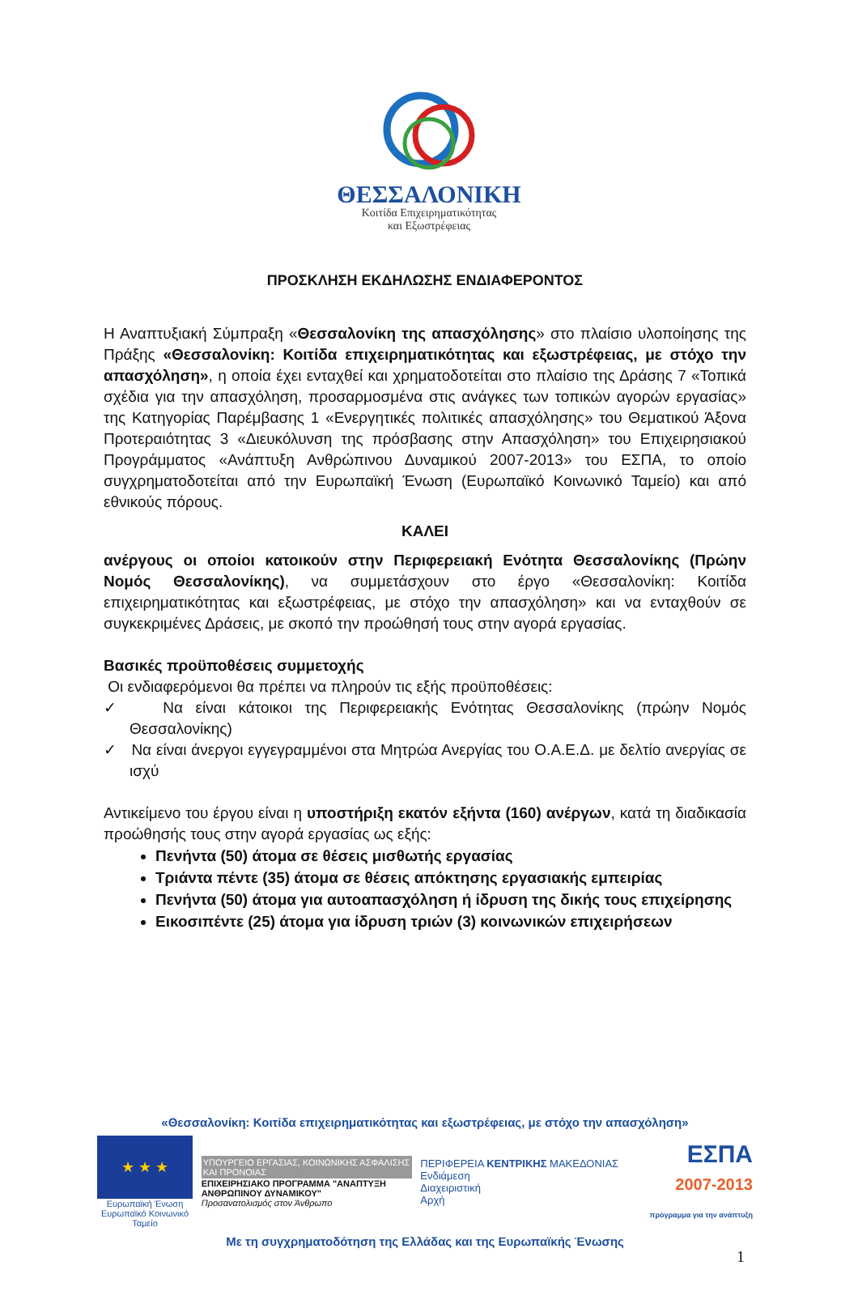ΘΕΣΣΑΛΟΝΙΚΗ
Κοιτίδα Επιχειρηματικότητας
και Εξωστρέφειας
ΠΡΟΣΚΛΗΣΗ ΕΚΔΗΛΩΣΗΣ ΕΝΔΙΑΦΕΡΟΝΤΟΣ
Η Αναπτυξιακή Σύμπραξη «Θεσσαλονίκη της απασχόλησης» στο πλαίσιο υλοποίησης της Πράξης «Θεσσαλονίκη: Κοιτίδα επιχειρηματικότητας και εξωστρέφειας, με στόχο την απασχόληση», η οποία έχει ενταχθεί και χρηματοδοτείται στο πλαίσιο της Δράσης 7 «Τοπικά σχέδια για την απασχόληση, προσαρμοσμένα στις ανάγκες των τοπικών αγορών εργασίας» της Κατηγορίας Παρέμβασης 1 «Ενεργητικές πολιτικές απασχόλησης» του Θεματικού Άξονα Προτεραιότητας 3 «Διευκόλυνση της πρόσβασης στην Απασχόληση» του Επιχειρησιακού Προγράμματος «Ανάπτυξη Ανθρώπινου Δυναμικού 2007-2013» του ΕΣΠΑ, το οποίο συγχρηματοδοτείται από την Ευρωπαϊκή Ένωση (Ευρωπαϊκό Κοινωνικό Ταμείο) και από εθνικούς πόρους.
ΚΑΛΕΙ
ανέργους οι οποίοι κατοικούν στην Περιφερειακή Ενότητα Θεσσαλονίκης (Πρώην Νομός Θεσσαλονίκης), να συμμετάσχουν στο έργο «Θεσσαλονίκη: Κοιτίδα επιχειρηματικότητας και εξωστρέφειας, με στόχο την απασχόληση» και να ενταχθούν σε συγκεκριμένες Δράσεις, με σκοπό την προώθησή τους στην αγορά εργασίας.
Βασικές προϋποθέσεις συμμετοχής
Οι ενδιαφερόμενοι θα πρέπει να πληρούν τις εξής προϋποθέσεις:
✓ Να είναι κάτοικοι της Περιφερειακής Ενότητας Θεσσαλονίκης (πρώην Νομός Θεσσαλονίκης)
✓ Να είναι άνεργοι εγγεγραμμένοι στα Μητρώα Ανεργίας του Ο.Α.Ε.Δ. με δελτίο ανεργίας σε ισχύ
Αντικείμενο του έργου είναι η υποστήριξη εκατόν εξήντα (160) ανέργων, κατά τη διαδικασία προώθησής τους στην αγορά εργασίας ως εξής:
Πενήντα (50) άτομα σε θέσεις μισθωτής εργασίας
Τριάντα πέντε (35) άτομα σε θέσεις απόκτησης εργασιακής εμπειρίας
Πενήντα (50) άτομα για αυτοαπασχόληση ή ίδρυση της δικής τους επιχείρησης
Εικοσιπέντε (25) άτομα για ίδρυση τριών (3) κοινωνικών επιχειρήσεων
«Θεσσαλονίκη: Κοιτίδα επιχειρηματικότητας και εξωστρέφειας, με στόχο την απασχόληση»
★ ★ ★
Ευρωπαϊκή Ένωση
Ευρωπαϊκό Κοινωνικό Ταμείο
ΥΠΟΥΡΓΕΙΟ ΕΡΓΑΣΙΑΣ, ΚΟΙΝΩΝΙΚΗΣ ΑΣΦΑΛΙΣΗΣ ΚΑΙ ΠΡΟΝΟΙΑΣ
ΕΠΙΧΕΙΡΗΣΙΑΚΟ ΠΡΟΓΡΑΜΜΑ "ΑΝΑΠΤΥΞΗ ΑΝΘΡΩΠΙΝΟΥ ΔΥΝΑΜΙΚΟΥ"
Προσανατολισμός στον Άνθρωπο
ΠΕΡΙΦΕΡΕΙΑ ΚΕΝΤΡΙΚΗΣ ΜΑΚΕΔΟΝΙΑΣ
Ενδιάμεση
Διαχειριστική
Αρχή
ΕΣΠΑ
2007-2013
πρόγραμμα για την ανάπτυξη
Με τη συγχρηματοδότηση της Ελλάδας και της Ευρωπαϊκής Ένωσης
1